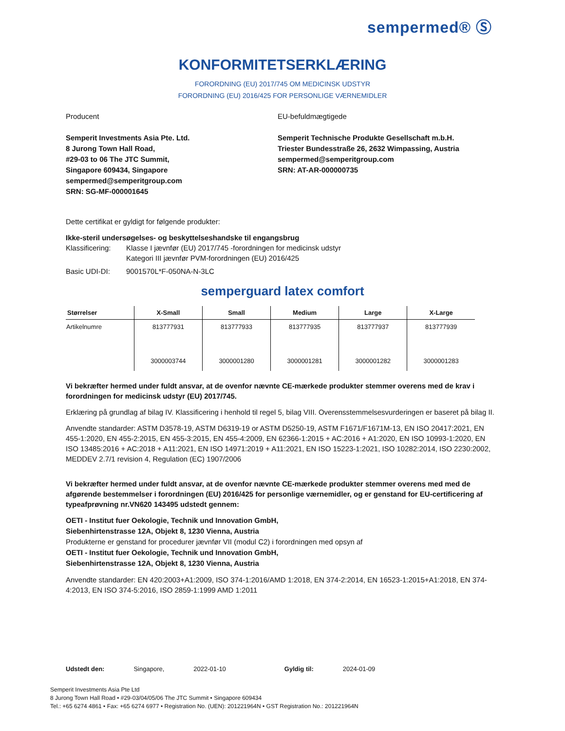sempermed® Ⓢ
KONFORMITETSERKLÆRING
FORORDNING (EU) 2017/745 OM MEDICINSK UDSTYR
FORORDNING (EU) 2016/425 FOR PERSONLIGE VÆRNEMIDLER
Producent
Semperit Investments Asia Pte. Ltd.
8 Jurong Town Hall Road,
#29-03 to 06 The JTC Summit,
Singapore 609434, Singapore
sempermed@semperitgroup.com
SRN: SG-MF-000001645
EU-befuldmægtigede
Semperit Technische Produkte Gesellschaft m.b.H.
Triester Bundesstraße 26, 2632 Wimpassing, Austria
sempermed@semperitgroup.com
SRN: AT-AR-000000735
Dette certifikat er gyldigt for følgende produkter:
Ikke-steril undersøgelses- og beskyttelseshandske til engangsbrug
Klassificering: Klasse I jævnfør (EU) 2017/745 -forordningen for medicinsk udstyr
Kategori III jævnfør PVM-forordningen (EU) 2016/425
Basic UDI-DI: 9001570L*F-050NA-N-3LC
semperguard latex comfort
| Størrelser | X-Small | Small | Medium | Large | X-Large |
| --- | --- | --- | --- | --- | --- |
| Artikelnumre | 813777931 | 813777933 | 813777935 | 813777937 | 813777939 |
| | 3000003744 | 3000001280 | 3000001281 | 3000001282 | 3000001283 |
Vi bekræfter hermed under fuldt ansvar, at de ovenfor nævnte CE-mærkede produkter stemmer overens med de krav i forordningen for medicinsk udstyr (EU) 2017/745.
Erklæring på grundlag af bilag IV. Klassificering i henhold til regel 5, bilag VIII. Overensstemmelsesvurderingen er baseret på bilag II.
Anvendte standarder: ASTM D3578-19, ASTM D6319-19 or ASTM D5250-19, ASTM F1671/F1671M-13, EN ISO 20417:2021, EN 455-1:2020, EN 455-2:2015, EN 455-3:2015, EN 455-4:2009, EN 62366-1:2015 + AC:2016 + A1:2020, EN ISO 10993-1:2020, EN ISO 13485:2016 + AC:2018 + A11:2021, EN ISO 14971:2019 + A11:2021, EN ISO 15223-1:2021, ISO 10282:2014, ISO 2230:2002, MEDDEV 2.7/1 revision 4, Regulation (EC) 1907/2006
Vi bekræfter hermed under fuldt ansvar, at de ovenfor nævnte CE-mærkede produkter stemmer overens med med de afgørende bestemmelser i forordningen (EU) 2016/425 for personlige værnemidler, og er genstand for EU-certificering af typeafprøvning nr.VN620 143495 udstedt gennem:
OETI - Institut fuer Oekologie, Technik und Innovation GmbH,
Siebenhirtenstrasse 12A, Objekt 8, 1230 Vienna, Austria
Produkterne er genstand for procedurer jævnfør VII (modul C2) i forordningen med opsyn af
OETI - Institut fuer Oekologie, Technik und Innovation GmbH,
Siebenhirtenstrasse 12A, Objekt 8, 1230 Vienna, Austria
Anvendte standarder: EN 420:2003+A1:2009, ISO 374-1:2016/AMD 1:2018, EN 374-2:2014, EN 16523-1:2015+A1:2018, EN 374-4:2013, EN ISO 374-5:2016, ISO 2859-1:1999 AMD 1:2011
Udstedt den: Singapore, 2022-01-10 Gyldig til: 2024-01-09
Semperit Investments Asia Pte Ltd
8 Jurong Town Hall Road • #29-03/04/05/06 The JTC Summit • Singapore 609434
Tel.: +65 6274 4861 • Fax: +65 6274 6977 • Registration No. (UEN): 201221964N • GST Registration No.: 201221964N